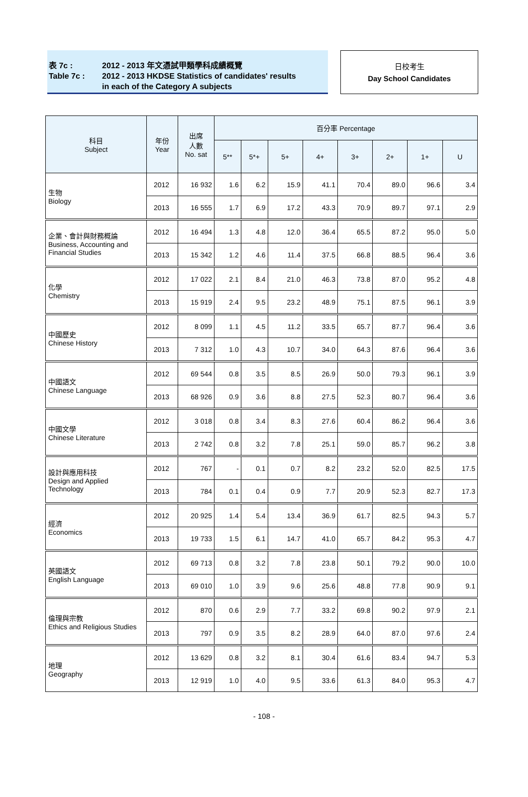表 7c : 2012 - 2013 年文憑試甲類學科成績概覽
Table 7c : 2012 - 2013 HKDSE Statistics of candidates' results
in each of the Category A subjects
日校考生
Day School Candidates
| 科目 Subject | 年份 Year | 出席 人數 No. sat | 百分率 Percentage | | | | | | | |
| --- | --- | --- | --- | --- | --- | --- | --- | --- | --- | --- |
| | | | 5** | 5*+ | 5+ | 4+ | 3+ | 2+ | 1+ | U |
| 生物 Biology | 2012 | 16 932 | 1.6 | 6.2 | 15.9 | 41.1 | 70.4 | 89.0 | 96.6 | 3.4 |
| | 2013 | 16 555 | 1.7 | 6.9 | 17.2 | 43.3 | 70.9 | 89.7 | 97.1 | 2.9 |
| 企業、會計與財務概論 Business, Accounting and Financial Studies | 2012 | 16 494 | 1.3 | 4.8 | 12.0 | 36.4 | 65.5 | 87.2 | 95.0 | 5.0 |
| | 2013 | 15 342 | 1.2 | 4.6 | 11.4 | 37.5 | 66.8 | 88.5 | 96.4 | 3.6 |
| 化學 Chemistry | 2012 | 17 022 | 2.1 | 8.4 | 21.0 | 46.3 | 73.8 | 87.0 | 95.2 | 4.8 |
| | 2013 | 15 919 | 2.4 | 9.5 | 23.2 | 48.9 | 75.1 | 87.5 | 96.1 | 3.9 |
| 中國歷史 Chinese History | 2012 | 8 099 | 1.1 | 4.5 | 11.2 | 33.5 | 65.7 | 87.7 | 96.4 | 3.6 |
| | 2013 | 7 312 | 1.0 | 4.3 | 10.7 | 34.0 | 64.3 | 87.6 | 96.4 | 3.6 |
| 中國語文 Chinese Language | 2012 | 69 544 | 0.8 | 3.5 | 8.5 | 26.9 | 50.0 | 79.3 | 96.1 | 3.9 |
| | 2013 | 68 926 | 0.9 | 3.6 | 8.8 | 27.5 | 52.3 | 80.7 | 96.4 | 3.6 |
| 中國文學 Chinese Literature | 2012 | 3 018 | 0.8 | 3.4 | 8.3 | 27.6 | 60.4 | 86.2 | 96.4 | 3.6 |
| | 2013 | 2 742 | 0.8 | 3.2 | 7.8 | 25.1 | 59.0 | 85.7 | 96.2 | 3.8 |
| 設計與應用科技 Design and Applied Technology | 2012 | 767 | - | 0.1 | 0.7 | 8.2 | 23.2 | 52.0 | 82.5 | 17.5 |
| | 2013 | 784 | 0.1 | 0.4 | 0.9 | 7.7 | 20.9 | 52.3 | 82.7 | 17.3 |
| 經濟 Economics | 2012 | 20 925 | 1.4 | 5.4 | 13.4 | 36.9 | 61.7 | 82.5 | 94.3 | 5.7 |
| | 2013 | 19 733 | 1.5 | 6.1 | 14.7 | 41.0 | 65.7 | 84.2 | 95.3 | 4.7 |
| 英國語文 English Language | 2012 | 69 713 | 0.8 | 3.2 | 7.8 | 23.8 | 50.1 | 79.2 | 90.0 | 10.0 |
| | 2013 | 69 010 | 1.0 | 3.9 | 9.6 | 25.6 | 48.8 | 77.8 | 90.9 | 9.1 |
| 倫理與宗教 Ethics and Religious Studies | 2012 | 870 | 0.6 | 2.9 | 7.7 | 33.2 | 69.8 | 90.2 | 97.9 | 2.1 |
| | 2013 | 797 | 0.9 | 3.5 | 8.2 | 28.9 | 64.0 | 87.0 | 97.6 | 2.4 |
| 地理 Geography | 2012 | 13 629 | 0.8 | 3.2 | 8.1 | 30.4 | 61.6 | 83.4 | 94.7 | 5.3 |
| | 2013 | 12 919 | 1.0 | 4.0 | 9.5 | 33.6 | 61.3 | 84.0 | 95.3 | 4.7 |
- 108 -